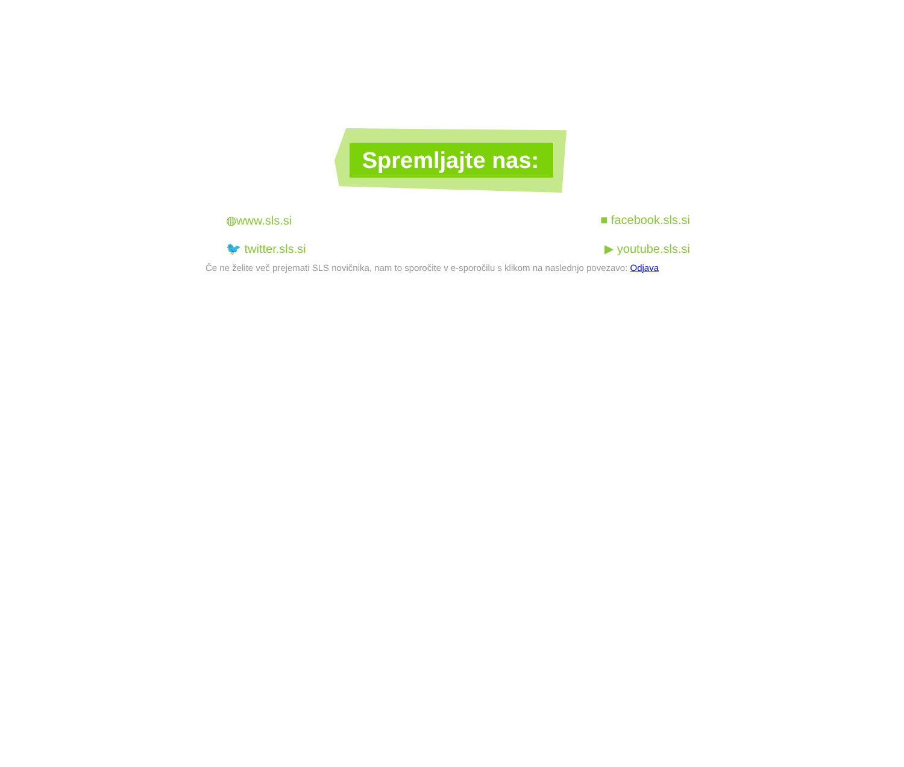Spremljajte nas:
◍www.sls.si ■ facebook.sls.si
🐦 twitter.sls.si ▶ youtube.sls.si
Če ne želite več prejemati SLS novičnika, nam to sporočite v e-sporočilu s klikom na naslednjo povezavo: Odjava